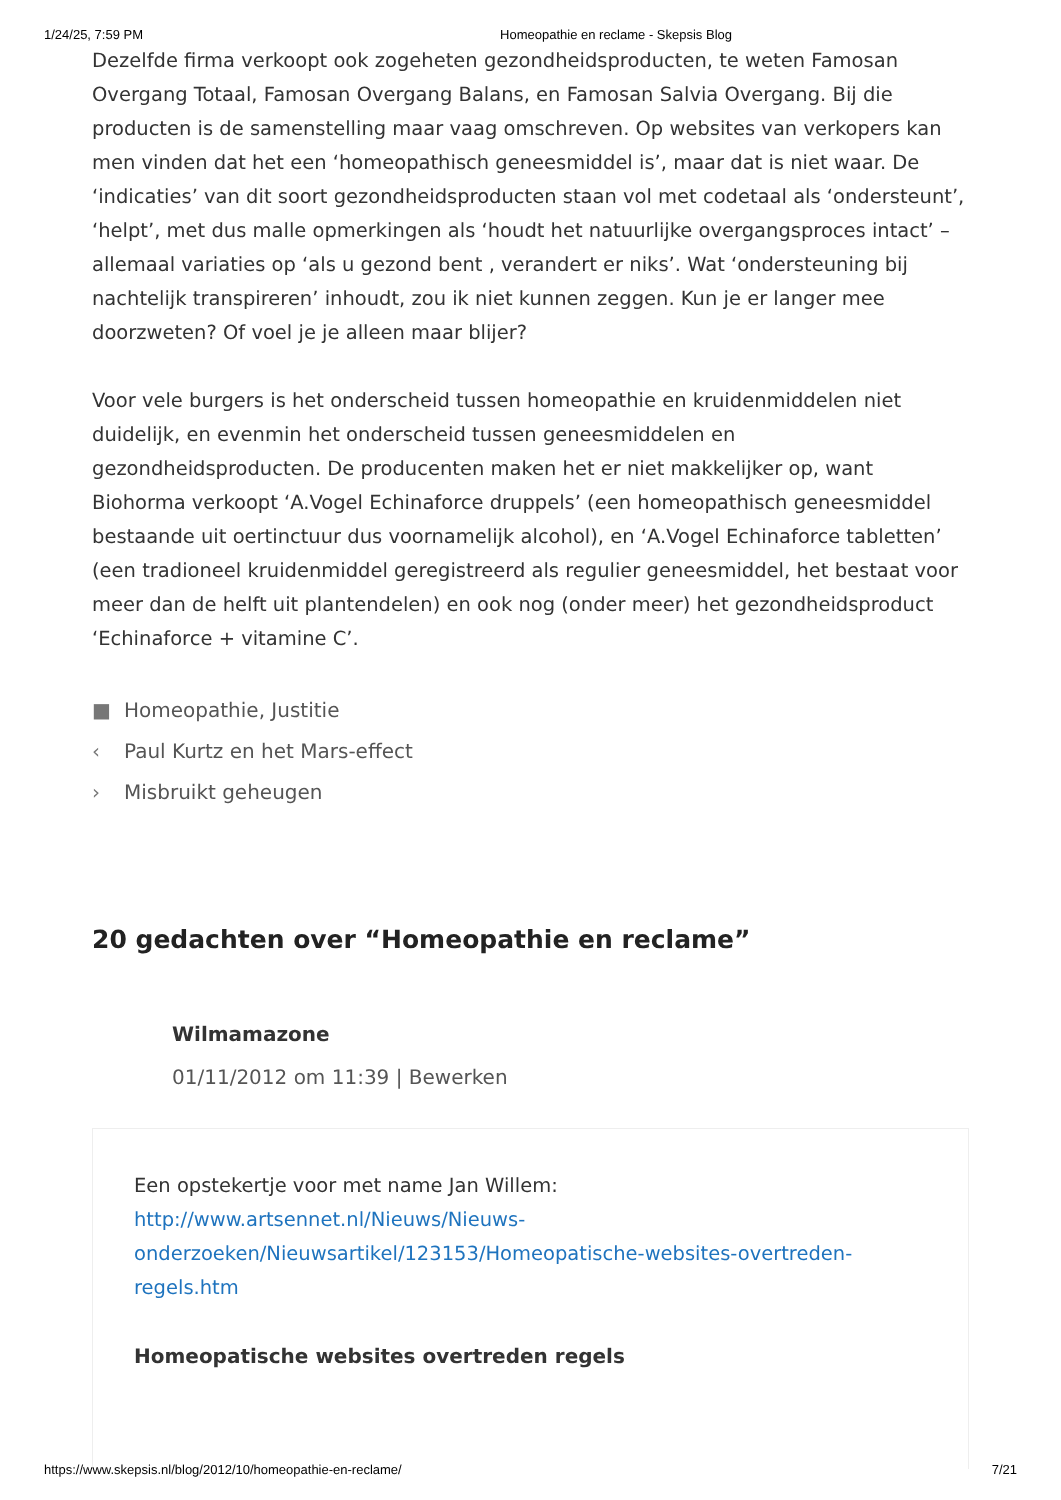1/24/25, 7:59 PM Homeopathie en reclame - Skepsis Blog
Dezelfde firma verkoopt ook zogeheten gezondheidsproducten, te weten Famosan Overgang Totaal, Famosan Overgang Balans, en Famosan Salvia Overgang. Bij die producten is de samenstelling maar vaag omschreven. Op websites van verkopers kan men vinden dat het een ‘homeopathisch geneesmiddel is’, maar dat is niet waar. De ‘indicaties’ van dit soort gezondheidsproducten staan vol met codetaal als ‘ondersteunt’, ‘helpt’, met dus malle opmerkingen als ‘houdt het natuurlijke overgangsproces intact’ – allemaal variaties op ‘als u gezond bent , verandert er niks’. Wat ‘ondersteuning bij nachtelijk transpireren’ inhoudt, zou ik niet kunnen zeggen. Kun je er langer mee doorzweten? Of voel je je alleen maar blijer?
Voor vele burgers is het onderscheid tussen homeopathie en kruidenmiddelen niet duidelijk, en evenmin het onderscheid tussen geneesmiddelen en gezondheidsproducten. De producenten maken het er niet makkelijker op, want Biohorma verkoopt ‘A.Vogel Echinaforce druppels’ (een homeopathisch geneesmiddel bestaande uit oertinctuur dus voornamelijk alcohol), en ‘A.Vogel Echinaforce tabletten’ (een tradioneel kruidenmiddel geregistreerd als regulier geneesmiddel, het bestaat voor meer dan de helft uit plantendelen) en ook nog (onder meer) het gezondheidsproduct ‘Echinaforce + vitamine C’.
■ Homeopathie, Justitie
‹ Paul Kurtz en het Mars-effect
› Misbruikt geheugen
20 gedachten over “Homeopathie en reclame”
Wilmamazone
01/11/2012 om 11:39 | Bewerken
Een opstekertje voor met name Jan Willem:
http://www.artsennet.nl/Nieuws/Nieuws-onderzoeken/Nieuwsartikel/123153/Homeopatische-websites-overtreden-regels.htm
Homeopatische websites overtreden regels
https://www.skepsis.nl/blog/2012/10/homeopathie-en-reclame/ 7/21